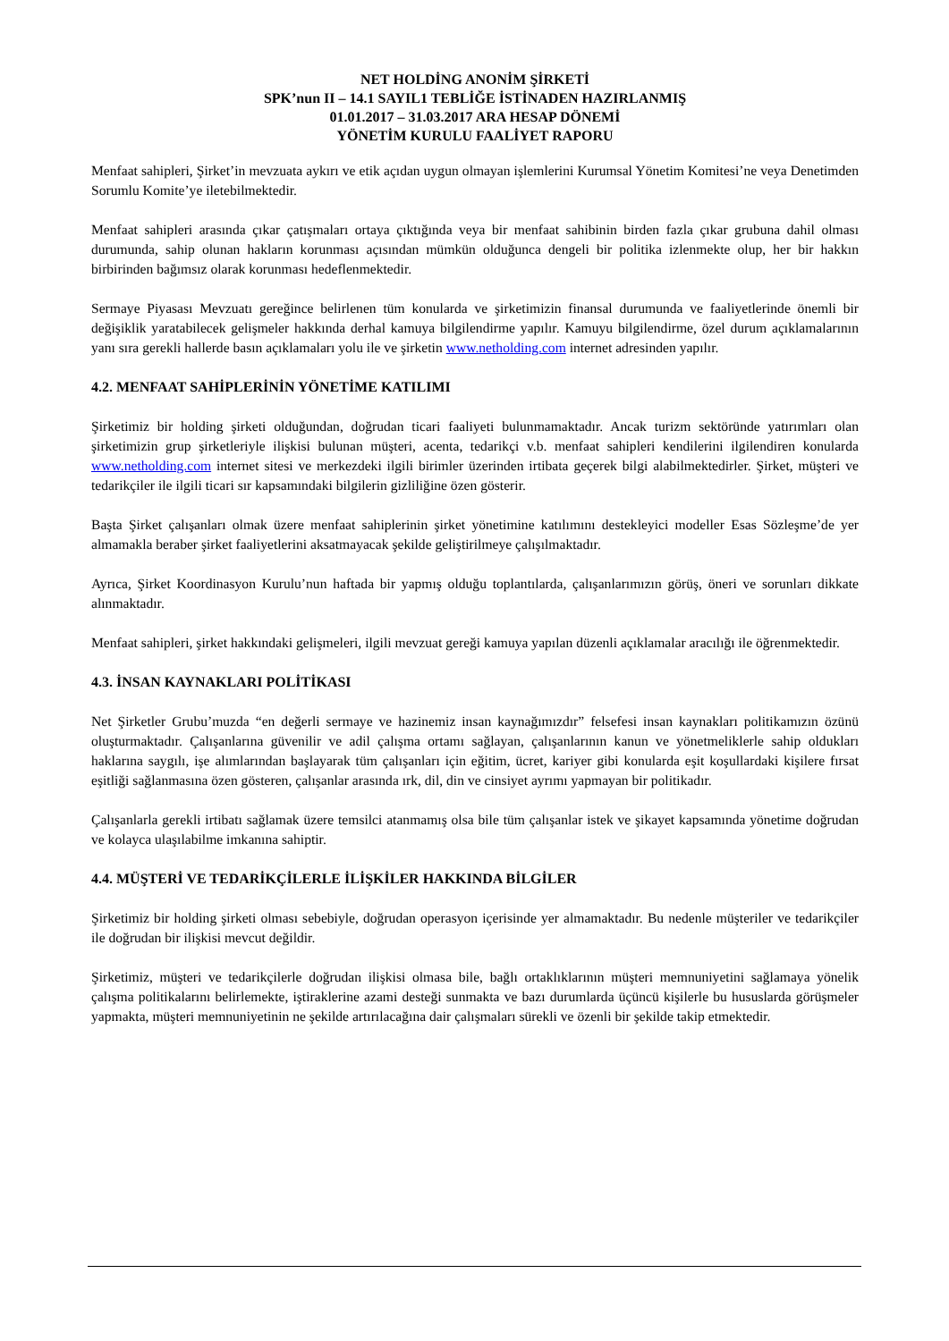NET HOLDİNG ANONİM ŞİRKETİ
SPK’nun II – 14.1 SAYIL1 TEBLİĞE İSTİNADEN HAZIRLANMIŞ
01.01.2017 – 31.03.2017 ARA HESAP DÖNEMİ
YÖNETİM KURULU FAALİYET RAPORU
Menfaat sahipleri, Şirket’in mevzuata aykırı ve etik açıdan uygun olmayan işlemlerini Kurumsal Yönetim Komitesi’ne veya Denetimden Sorumlu Komite’ye iletebilmektedir.
Menfaat sahipleri arasında çıkar çatışmaları ortaya çıktığında veya bir menfaat sahibinin birden fazla çıkar grubuna dahil olması durumunda, sahip olunan hakların korunması açısından mümkün olduğunca dengeli bir politika izlenmekte olup, her bir hakkın birbirinden bağımsız olarak korunması hedeflenmektedir.
Sermaye Piyasası Mevzuatı gereğince belirlenen tüm konularda ve şirketimizin finansal durumunda ve faaliyetlerinde önemli bir değişiklik yaratabilecek gelişmeler hakkında derhal kamuya bilgilendirme yapılır. Kamuyu bilgilendirme, özel durum açıklamalarının yanı sıra gerekli hallerde basın açıklamaları yolu ile ve şirketin www.netholding.com internet adresinden yapılır.
4.2. MENFAAT SAHİPLERİNİN YÖNETİME KATILIMI
Şirketimiz bir holding şirketi olduğundan, doğrudan ticari faaliyeti bulunmamaktadır. Ancak turizm sektöründe yatırımları olan şirketimizin grup şirketleriyle ilişkisi bulunan müşteri, acenta, tedarikçi v.b. menfaat sahipleri kendilerini ilgilendiren konularda www.netholding.com internet sitesi ve merkezdeki ilgili birimler üzerinden irtibata geçerek bilgi alabilmektedirler. Şirket, müşteri ve tedarikçiler ile ilgili ticari sır kapsamındaki bilgilerin gizliliğine özen gösterir.
Başta Şirket çalışanları olmak üzere menfaat sahiplerinin şirket yönetimine katılımını destekleyici modeller Esas Sözleşme’de yer almamakla beraber şirket faaliyetlerini aksatmayacak şekilde geliştirilmeye çalışılmaktadır.
Ayrıca, Şirket Koordinasyon Kurulu’nun haftada bir yapmış olduğu toplantılarda, çalışanlarımızın görüş, öneri ve sorunları dikkate alınmaktadır.
Menfaat sahipleri, şirket hakkındaki gelişmeleri, ilgili mevzuat gereği kamuya yapılan düzenli açıklamalar aracılığı ile öğrenmektedir.
4.3. İNSAN KAYNAKLARI POLİTİKASI
Net Şirketler Grubu’muzda “en değerli sermaye ve hazinemiz insan kaynağımızdır” felsefesi insan kaynakları politikamızın özünü oluşturmaktadır. Çalışanlarına güvenilir ve adil çalışma ortamı sağlayan, çalışanlarının kanun ve yönetmeliklerle sahip oldukları haklarına saygılı, işe alımlarından başlayarak tüm çalışanları için eğitim, ücret, kariyer gibi konularda eşit koşullardaki kişilere fırsat eşitliği sağlanmasına özen gösteren, çalışanlar arasında ırk, dil, din ve cinsiyet ayrımı yapmayan bir politikadır.
Çalışanlarla gerekli irtibatı sağlamak üzere temsilci atanmamış olsa bile tüm çalışanlar istek ve şikayet kapsamında yönetime doğrudan ve kolayca ulaşılabilme imkanına sahiptir.
4.4. MÜŞTERİ VE TEDARİKÇİLERLE İLİŞKİLER HAKKINDA BİLGİLER
Şirketimiz bir holding şirketi olması sebebiyle, doğrudan operasyon içerisinde yer almamaktadır. Bu nedenle müşteriler ve tedarikçiler ile doğrudan bir ilişkisi mevcut değildir.
Şirketimiz, müşteri ve tedarikçilerle doğrudan ilişkisi olmasa bile, bağlı ortaklıklarının müşteri memnuniyetini sağlamaya yönelik çalışma politikalarını belirlemekte, iştiraklerine azami desteği sunmakta ve bazı durumlarda üçüncü kişilerle bu hususlarda görüşmeler yapmakta, müşteri memnuniyetinin ne şekilde artırılacağına dair çalışmaları sürekli ve özenli bir şekilde takip etmektedir.